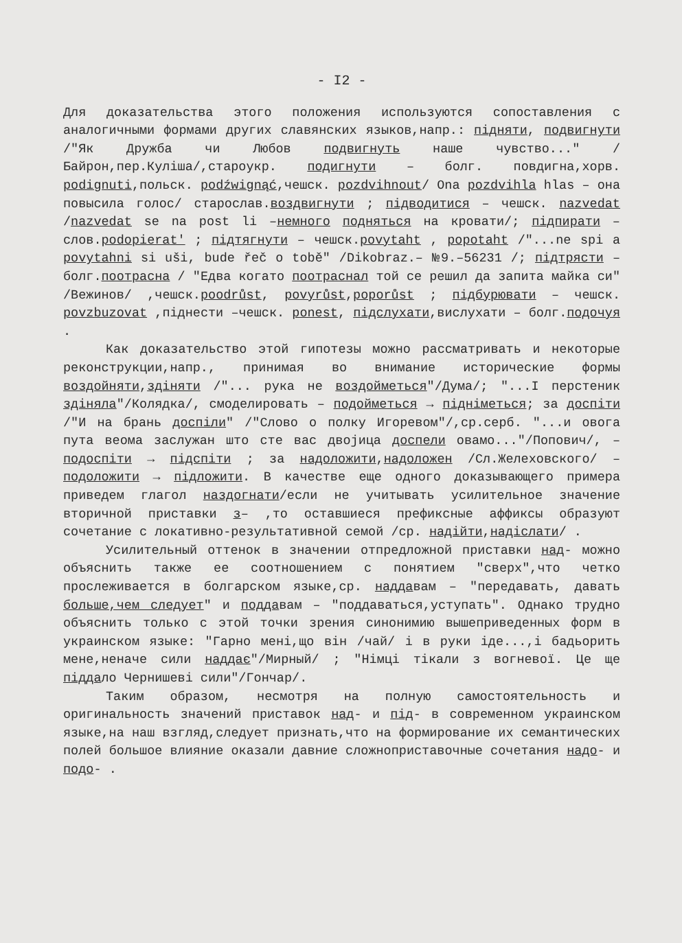- I2 -
Для доказательства этого положения используются сопоставления с аналогичными формами других славянских языков,напр.: підняти, подвигнути /"Як Дружба чи Любов подвигнуть наше чувство..." /Байрон,пер.Куліша/,староукр. подигнути – болг. повдигна,хорв. podignuti,польск. podźwignąć,чешск. pozdvihnout/ Ona pozdvihla hlas – она повысила голос/ старослав.воздвигнути ; підводитися – чешск. nazvedat /nazvedat se na post li –немного подняться на кровати/; підпирати – слов.podopierat' ; підтягнути – чешск.povytaht , popotaht /"...ne spi a povytahni si uši, bude řeč o tobě" /Dikobraz.– №9.–56231 /; підтрясти – болг.поотрасна / "Едва когато поотраснал той се решил да запита майка си" /Вежинов/ ,чешск.poodrůst, povyrůst,poporůst ; підбурювати – чешск. povzbuzovat ,піднести –чешск. ponest, підслухати,вислухати – болг.подочуя .
Как доказательство этой гипотезы можно рассматривать и некоторые реконструкции,напр., принимая во внимание исторические формы воздойняти,здіняти /"... рука не воздойметься"/Дума/; "...І перстеник здіняла"/Колядка/, смоделировать – подойметься → підніметься; за доспіти /"И на брань доспіли" /"Слово о полку Игоревом"/,ср.серб. "...и овога пута веома заслужан што сте вас двојица доспели овамо..."/Попович/, – подоспіти → підспіти ; за надоложити,надоложен /Сл.Желеховского/ – подоложити → підложити. В качестве еще одного доказывающего примера приведем глагол наздогнати/если не учитывать усилительное значение вторичной приставки з– ,то оставшиеся префиксные аффиксы образуют сочетание с локативно-результативной семой /ср. надійти,надіслати/ .
Усилительный оттенок в значении отпредложной приставки над- можно объяснить также ее соотношением с понятием "сверх",что четко прослеживается в болгарском языке,ср. наддавам – "передавать, давать больше,чем следует" и поддавам – "поддаваться,уступать". Однако трудно объяснить только с этой точки зрения синонимию вышеприведенных форм в украинском языке: "Гарно мені,що він /чай/ і в руки іде...,і бадьорить мене,неначе сили наддає"/Мирный/ ; "Німці тікали з вогневої. Це ще піддало Чернишеві сили"/Гончар/.
Таким образом, несмотря на полную самостоятельность и оригинальность значений приставок над- и під- в современном украинском языке,на наш взгляд,следует признать,что на формирование их семантических полей большое влияние оказали давние сложноприставочные сочетания надо- и подо- .